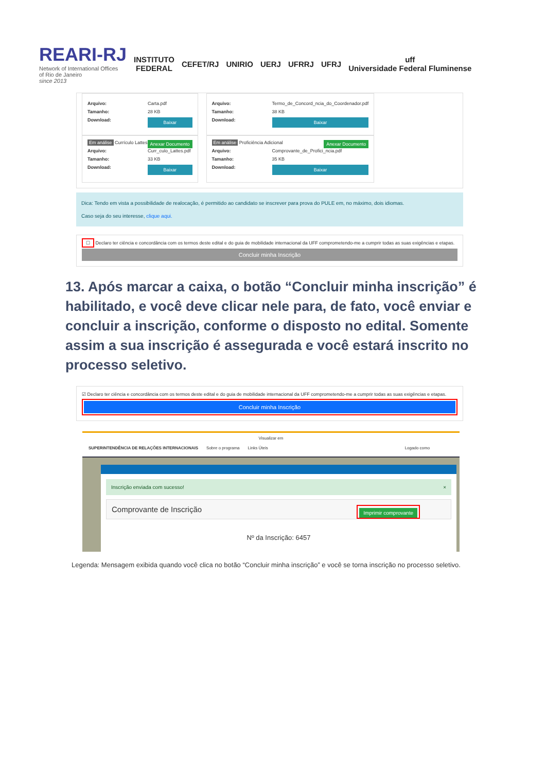REARI-RJ
Network of International Offices
of Rio de Janeiro
since 2013
INSTITUTO
FEDERAL
CEFET/RJ UNIRIO UERJ UFRRJ UFRJ
uff
Universidade Federal Fluminense
Arquivo: Carta.pdf
Tamanho: 28 KB
Download: Baixar
Anexar Documento Em análise Currículo Lattes
Arquivo: Curr_culo_Lattes.pdf
Tamanho: 33 KB
Download: Baixar
Arquivo: Termo_de_Concord_ncia_do_Coordenador.pdf
Tamanho: 38 KB
Download: Baixar
Anexar Documento Em análise Proficiência Adicional
Arquivo: Comprovante_de_Profici_ncia.pdf
Tamanho: 35 KB
Download: Baixar
Dica: Tendo em vista a possibilidade de realocação, é permitido ao candidato se inscrever para prova do PULE em, no máximo, dois idiomas.
Caso seja do seu interesse, clique aqui.
☐ Declaro ter ciência e concordância com os termos deste edital e do guia de mobilidade internacional da UFF comprometendo-me a cumprir todas as suas exigências e etapas.
Concluir minha Inscrição
13. Após marcar a caixa, o botão “Concluir minha inscrição” é habilitado, e você deve clicar nele para, de fato, você enviar e concluir a inscrição, conforme o disposto no edital. Somente assim a sua inscrição é assegurada e você estará inscrito no processo seletivo.
☑ Declaro ter ciência e concordância com os termos deste edital e do guia de mobilidade internacional da UFF comprometendo-me a cumprir todas as suas exigências e etapas.
Concluir minha Inscrição
Visualizar em
SUPERINTENDÊNCIA DE RELAÇÕES INTERNACIONAIS Sobre o programa Links Úteis Logado como
Inscrição enviada com sucesso! ×
Comprovante de Inscrição Imprimir comprovante
Nº da Inscrição: 6457
Legenda: Mensagem exibida quando você clica no botão “Concluir minha inscrição” e você se torna inscrição no processo seletivo.